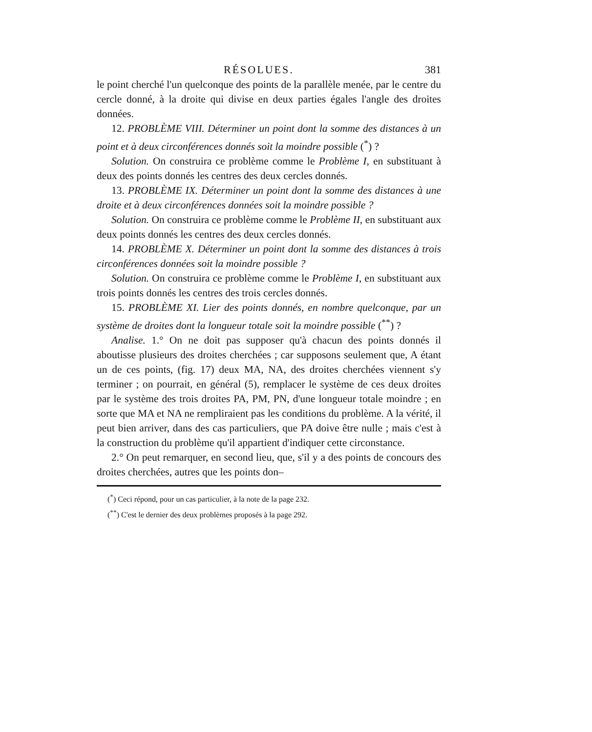RÉSOLUES. 381
le point cherché l'un quelconque des points de la parallèle menée, par le centre du cercle donné, à la droite qui divise en deux parties égales l'angle des droites données.
12. PROBLÈME VIII. Déterminer un point dont la somme des distances à un point et à deux circonférences donnés soit la moindre possible (<sup>*</sup>) ?
Solution. On construira ce problème comme le Problème I, en substituant à deux des points donnés les centres des deux cercles donnés.
13. PROBLÈME IX. Déterminer un point dont la somme des distances à une droite et à deux circonférences données soit la moindre possible ?
Solution. On construira ce problème comme le Problème II, en substituant aux deux points donnés les centres des deux cercles donnés.
14. PROBLÈME X. Déterminer un point dont la somme des distances à trois circonférences données soit la moindre possible ?
Solution. On construira ce problème comme le Problème I, en substituant aux trois points donnés les centres des trois cercles donnés.
15. PROBLÈME XI. Lier des points donnés, en nombre quelconque, par un système de droites dont la longueur totale soit la moindre possible (<sup>**</sup>) ?
Analise. 1.° On ne doit pas supposer qu'à chacun des points donnés il aboutisse plusieurs des droites cherchées ; car supposons seulement que, A étant un de ces points, (fig. 17) deux MA, NA, des droites cherchées viennent s'y terminer ; on pourrait, en général (5), remplacer le système de ces deux droites par le système des trois droites PA, PM, PN, d'une longueur totale moindre ; en sorte que MA et NA ne rempliraient pas les conditions du problème. A la vérité, il peut bien arriver, dans des cas particuliers, que PA doive être nulle ; mais c'est à la construction du problème qu'il appartient d'indiquer cette circonstance.
2.° On peut remarquer, en second lieu, que, s'il y a des points de concours des droites cherchées, autres que les points don–
(<sup>*</sup>) Ceci répond, pour un cas particulier, à la note de la page 232.
(<sup>**</sup>) C'est le dernier des deux problèmes proposés à la page 292.